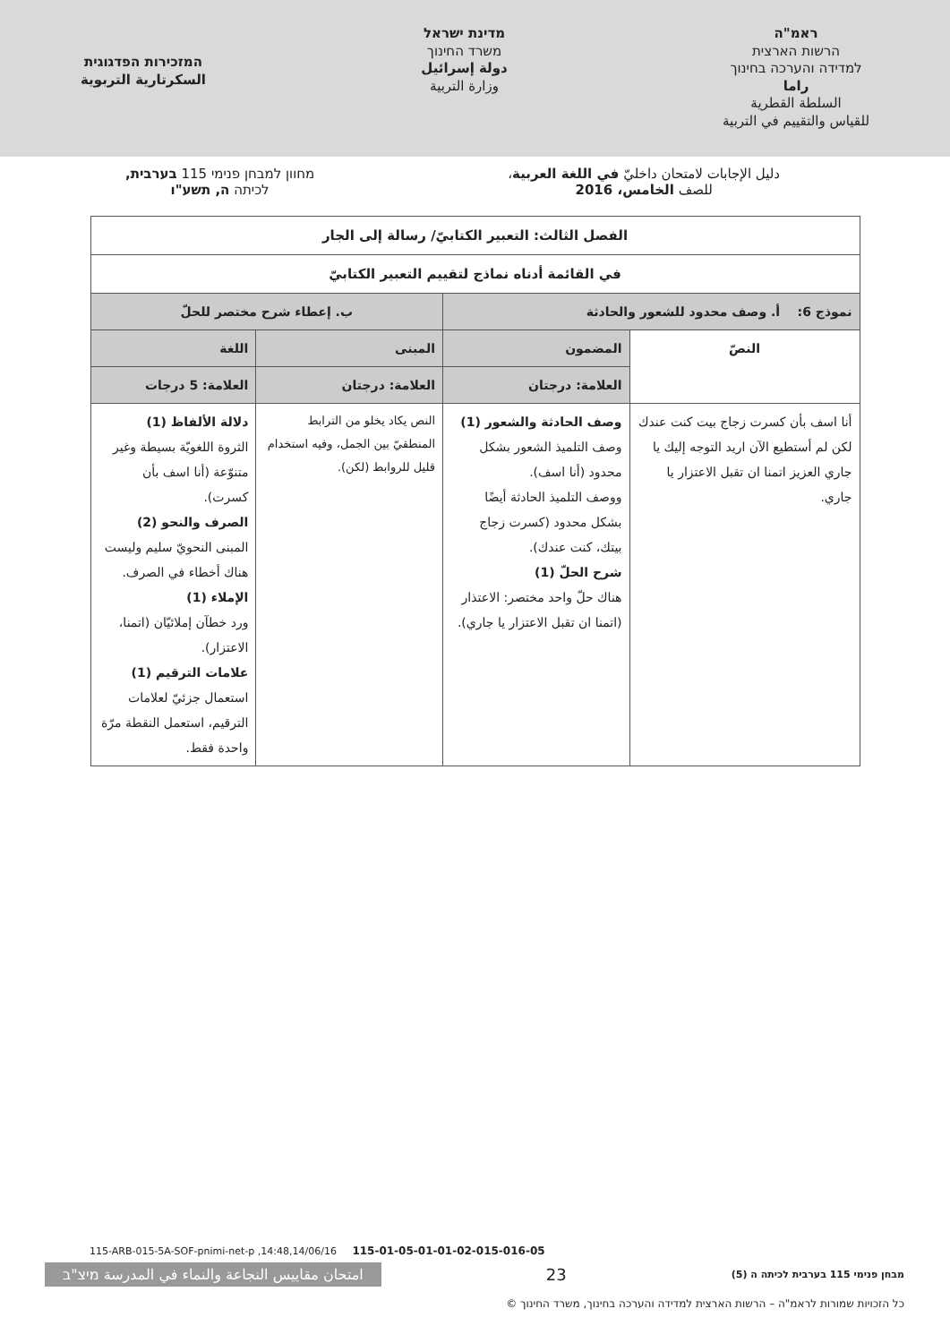ראמ"ה
הרשות הארצית
למדידה והערכה בחינוך
راما
السلطة القطرية
للقياس والتقييم في التربية
מדינת ישראל
משרד החינוך
دولة إسرائيل
وزارة التربية
המזכירות הפדגוגית
السكرتارية التربوية
دليل الإجابات لامتحان داخليّ في اللغة العربية،
للصف الخامس، 2016
מחוון למבחן פנימי 115 בערבית,
לכיתה ה, תשע"ו
| الفصل الثالث: التعبير الكتابيّ/ رسالة إلى الجار | | | |
| في القائمة أدناه نماذج لتقييم التعبير الكتابيّ | | | |
| نموذج 6: أ. وصف محدود للشعور والحادثة | | ب. إعطاء شرح مختصر للحلّ | |
| النصّ | المضمون | المبنى | اللغة |
| | العلامة: درجتان | العلامة: درجتان | العلامة: 5 درجات |
| أنا اسف بأن كسرت زجاج بيت كنت عندك لكن لم أستطيع الآن اريد التوجه إليك يا جاري العزيز اتمنا ان تقبل الاعتزار يا جاري. | وصف الحادثة والشعور (1) وصف التلميذ الشعور بشكل محدود (أنا اسف). ووصف التلميذ الحادثة أيضًا بشكل محدود (كسرت زجاج بيتك، كنت عندك). شرح الحلّ (1) هناك حلّ واحد مختصر: الاعتذار (اتمنا ان تقبل الاعتزار يا جاري). | النص يكاد يخلو من الترابط المنطقيّ بين الجمل، وفيه استخدام قليل للروابط (لكن). | دلالة الألفاظ (1) الثروة اللغويّة بسيطة وغير متنوّعة (أنا اسف بأن كسرت). الصرف والنحو (2) المبنى النحويّ سليم وليست هناك أخطاء في الصرف. الإملاء (1) ورد خطآن إملائيّان (اتمنا، الاعتزار). علامات الترقيم (1) استعمال جزئيّ لعلامات الترقيم، استعمل النقطة مرّة واحدة فقط. |
115-ARB-015-5A-SOF-pnimi-net-p ,14:48,14/06/16 115-01-05-01-01-02-015-016-05
امتحان مقاييس النجاعة والنماء في المدرسة מיצ"ב 23 מבחן פנימי 115 בערבית לכיתה ה (5)
© כל הזכויות שמורות לראמ"ה – הרשות הארצית למדידה והערכה בחינוך, משרד החינוך